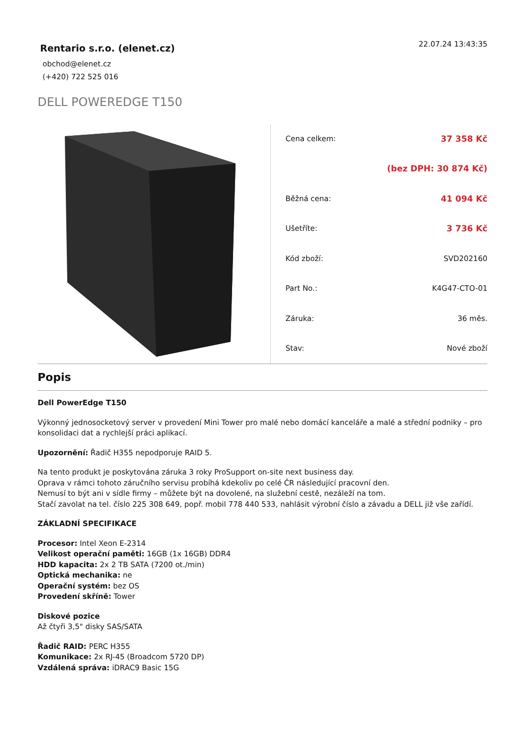Rentario s.r.o. (elenet.cz)
obchod@elenet.cz
(+420) 722 525 016
22.07.24 13:43:35
DELL POWEREDGE T150
| Cena celkem: | 37 358 Kč |
| | (bez DPH: 30 874 Kč) |
| Běžná cena: | 41 094 Kč |
| Ušetříte: | 3 736 Kč |
| Kód zboží: | SVD202160 |
| Part No.: | K4G47-CTO-01 |
| Záruka: | 36 měs. |
| Stav: | Nové zboží |
Popis
Dell PowerEdge T150
Výkonný jednosocketový server v provedení Mini Tower pro malé nebo domácí kanceláře a malé a střední podniky – pro konsolidaci dat a rychlejší práci aplikací.
Upozornění: Řadič H355 nepodporuje RAID 5.
Na tento produkt je poskytována záruka 3 roky ProSupport on-site next business day.
Oprava v rámci tohoto záručního servisu probíhá kdekoliv po celé ČR následující pracovní den.
Nemusí to být ani v sídle firmy – můžete být na dovolené, na služební cestě, nezáleží na tom.
Stačí zavolat na tel. číslo 225 308 649, popř. mobil 778 440 533, nahlásit výrobní číslo a závadu a DELL již vše zařídí.
ZÁKLADNÍ SPECIFIKACE
Procesor: Intel Xeon E-2314
Velikost operační paměti: 16GB (1x 16GB) DDR4
HDD kapacita: 2x 2 TB SATA (7200 ot./min)
Optická mechanika: ne
Operační systém: bez OS
Provedení skříně: Tower
Diskové pozice
Až čtyři 3,5" disky SAS/SATA
Řadič RAID: PERC H355
Komunikace: 2x RJ-45 (Broadcom 5720 DP)
Vzdálená správa: iDRAC9 Basic 15G